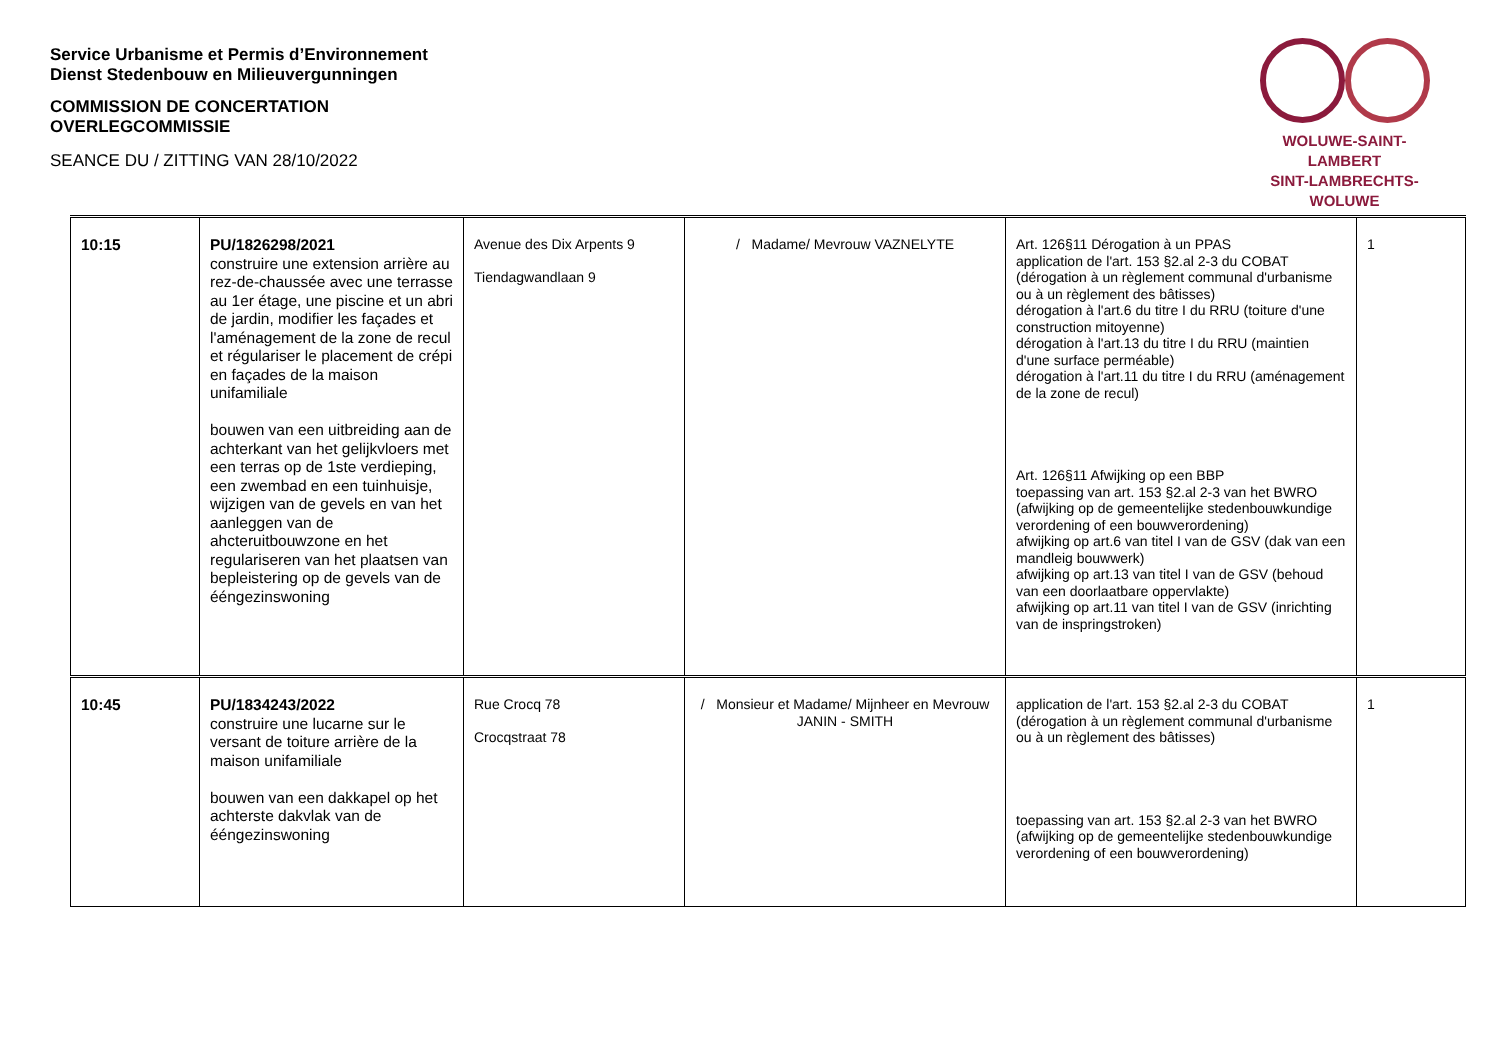Service Urbanisme et Permis d’Environnement
Dienst Stedenbouw en Milieuvergunningen
COMMISSION DE CONCERTATION
OVERLEGCOMMISSIE
SEANCE DU / ZITTING VAN 28/10/2022
WOLUWE-SAINT-LAMBERT
SINT-LAMBRECHTS-WOLUWE
| 10:15 | PU/1826298/2021 construire une extension arrière au rez-de-chaussée avec une terrasse au 1er étage, une piscine et un abri de jardin, modifier les façades et l'aménagement de la zone de recul et régulariser le placement de crépi en façades de la maison unifamiliale bouwen van een uitbreiding aan de achterkant van het gelijkvloers met een terras op de 1ste verdieping, een zwembad en een tuinhuisje, wijzigen van de gevels en van het aanleggen van de ahcteruitbouwzone en het regulariseren van het plaatsen van bepleistering op de gevels van de ééngezinswoning | Avenue des Dix Arpents 9 Tiendagwandlaan 9 | / Madame/ Mevrouw VAZNELYTE | Art. 126§11 Dérogation à un PPAS application de l'art. 153 §2.al 2-3 du COBAT (dérogation à un règlement communal d'urbanisme ou à un règlement des bâtisses) dérogation à l'art.6 du titre I du RRU (toiture d'une construction mitoyenne) dérogation à l'art.13 du titre I du RRU (maintien d'une surface perméable) dérogation à l'art.11 du titre I du RRU (aménagement de la zone de recul) Art. 126§11 Afwijking op een BBP toepassing van art. 153 §2.al 2-3 van het BWRO (afwijking op de gemeentelijke stedenbouwkundige verordening of een bouwverordening) afwijking op art.6 van titel I van de GSV (dak van een mandleig bouwwerk) afwijking op art.13 van titel I van de GSV (behoud van een doorlaatbare oppervlakte) afwijking op art.11 van titel I van de GSV (inrichting van de inspringstroken) | 1 |
| 10:45 | PU/1834243/2022 construire une lucarne sur le versant de toiture arrière de la maison unifamiliale bouwen van een dakkapel op het achterste dakvlak van de ééngezinswoning | Rue Crocq 78 Crocqstraat 78 | / Monsieur et Madame/ Mijnheer en Mevrouw JANIN - SMITH | application de l'art. 153 §2.al 2-3 du COBAT (dérogation à un règlement communal d'urbanisme ou à un règlement des bâtisses) toepassing van art. 153 §2.al 2-3 van het BWRO (afwijking op de gemeentelijke stedenbouwkundige verordening of een bouwverordening) | 1 |